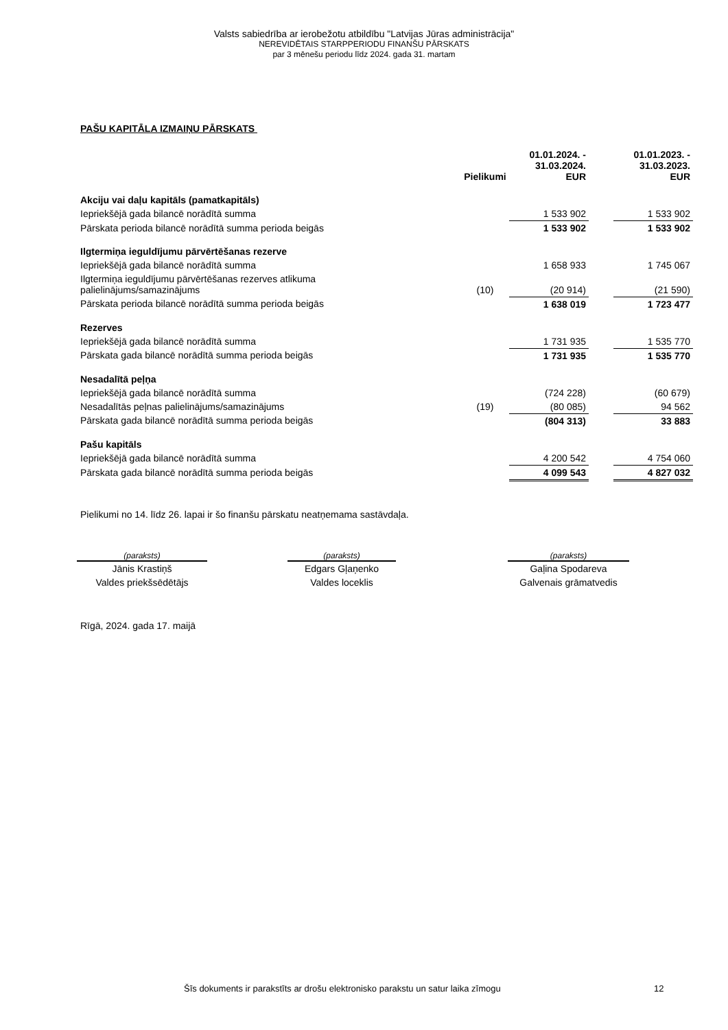Valsts sabiedrība ar ierobežotu atbildību "Latvijas Jūras administrācija"
NEREVIDĒTAIS STARPPERIODU FINANŠU PĀRSKATS
par 3 mēnešu periodu līdz 2024. gada 31. martam
PAŠU KAPITĀLA IZMAIŅU PĀRSKATS
| | Pielikumi | 01.01.2024. - 31.03.2024. EUR | | 01.01.2023. - 31.03.2023. EUR |
| --- | --- | --- | --- | --- |
| Akciju vai daļu kapitāls (pamatkapitāls) | | | | |
| Iepriekšējā gada bilancē norādītā summa | | 1 533 902 | | 1 533 902 |
| Pārskata perioda bilancē norādītā summa perioda beigās | | 1 533 902 | | 1 533 902 |
| Ilgtermiņa ieguldījumu pārvērtēšanas rezerve | | | | |
| Iepriekšējā gada bilancē norādītā summa | | 1 658 933 | | 1 745 067 |
| Ilgtermiņa ieguldījumu pārvērtēšanas rezerves atlikuma palielinājums/samazinājums | (10) | (20 914) | | (21 590) |
| Pārskata perioda bilancē norādītā summa perioda beigās | | 1 638 019 | | 1 723 477 |
| Rezerves | | | | |
| Iepriekšējā gada bilancē norādītā summa | | 1 731 935 | | 1 535 770 |
| Pārskata gada bilancē norādītā summa perioda beigās | | 1 731 935 | | 1 535 770 |
| Nesadalītā peļņa | | | | |
| Iepriekšējā gada bilancē norādītā summa | | (724 228) | | (60 679) |
| Nesadalītās peļnas palielinājums/samazinājums | (19) | (80 085) | | 94 562 |
| Pārskata gada bilancē norādītā summa perioda beigās | | (804 313) | | 33 883 |
| Pašu kapitāls | | | | |
| Iepriekšējā gada bilancē norādītā summa | | 4 200 542 | | 4 754 060 |
| Pārskata gada bilancē norādītā summa perioda beigās | | 4 099 543 | | 4 827 032 |
Pielikumi no 14. līdz 26. lapai ir šo finanšu pārskatu neatņemama sastāvdaļa.
(paraksts)
Jānis Krastiņš
Valdes priekšsēdētājs
(paraksts)
Edgars Gļaņenko
Valdes loceklis
(paraksts)
Gaļina Spodareva
Galvenais grāmatvedis
Rīgā, 2024. gada 17. maijā
Šīs dokuments ir parakstīts ar drošu elektronisko parakstu un satur laika zīmogu
12